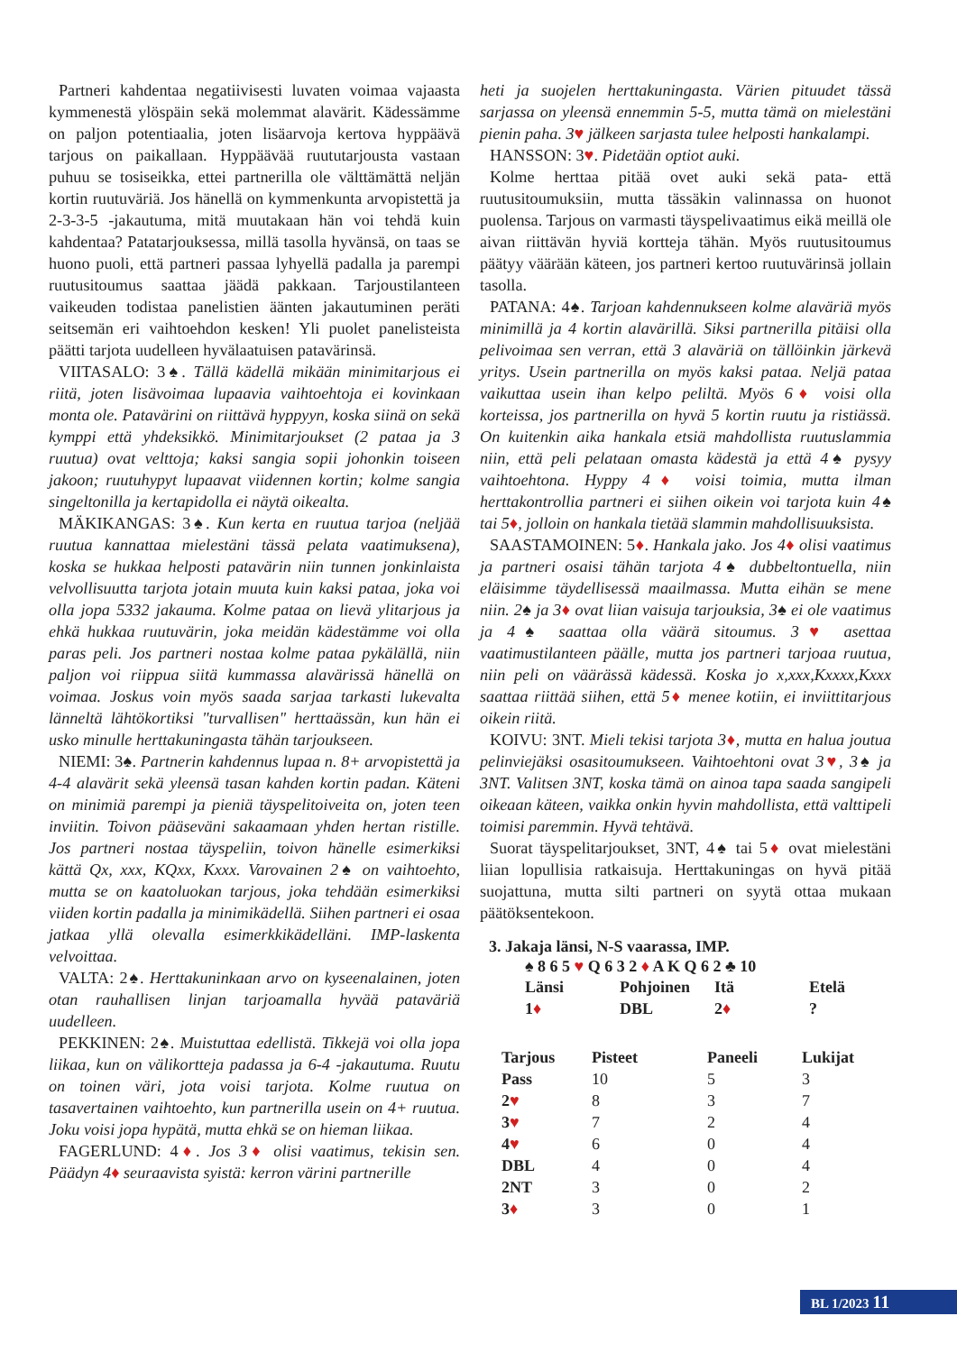Partneri kahdentaa negatiivisesti luvaten voimaa vajaasta kymmenestä ylöspäin sekä molemmat alavärit. Kädessämme on paljon potentiaalia, joten lisäarvoja kertova hyppäävä tarjous on paikallaan. Hyppäävää ruututarjousta vastaan puhuu se tosiseikka, ettei partnerilla ole välttämättä neljän kortin ruutuväriä. Jos hänellä on kymmenkunta arvopistettä ja 2-3-3-5 -jakautuma, mitä muutakaan hän voi tehdä kuin kahdentaa? Patatarjouksessa, millä tasolla hyvänsä, on taas se huono puoli, että partneri passaa lyhyellä padalla ja parempi ruutusitoumus saattaa jäädä pakkaan. Tarjoustilanteen vaikeuden todistaa panelistien äänten jakautuminen peräti seitsemän eri vaihtoehdon kesken! Yli puolet panelisteista päätti tarjota uudelleen hyvälaatuisen patavärinsä.
VIITASALO: 3♠. Tällä kädellä mikään minimitarjous ei riitä, joten lisävoimaa lupaavia vaihtoehtoja ei kovinkaan monta ole. Patavärini on riittävä hyppyyn, koska siinä on sekä kymppi että yhdeksikkö. Minimitarjoukset (2 pataa ja 3 ruutua) ovat velttoja; kaksi sangia sopii johonkin toiseen jakoon; ruutuhypyt lupaavat viidennen kortin; kolme sangia singeltonilla ja kertapidolla ei näytä oikealta.
MÄKIKANGAS: 3♠. Kun kerta en ruutua tarjoa (neljää ruutua kannattaa mielestäni tässä pelata vaatimuksena), koska se hukkaa helposti patavärin niin tunnen jonkinlaista velvollisuutta tarjota jotain muuta kuin kaksi pataa, joka voi olla jopa 5332 jakauma. Kolme pataa on lievä ylitarjous ja ehkä hukkaa ruutuvärin, joka meidän kädestämme voi olla paras peli. Jos partneri nostaa kolme pataa pykälällä, niin paljon voi riippua siitä kummassa alavärissä hänellä on voimaa. Joskus voin myös saada sarjaa tarkasti lukevalta länneltä lähtökortiksi "turvallisen" herttaässän, kun hän ei usko minulle herttakuningasta tähän tarjoukseen.
NIEMI: 3♠. Partnerin kahdennus lupaa n. 8+ arvopistettä ja 4-4 alavärit sekä yleensä tasan kahden kortin padan. Käteni on minimiä parempi ja pieniä täyspelitoiveita on, joten teen inviitin. Toivon pääseväni sakaamaan yhden hertan ristille. Jos partneri nostaa täyspeliin, toivon hänelle esimerkiksi kättä Qx, xxx, KQxx, Kxxx. Varovainen 2♠ on vaihtoehto, mutta se on kaatoluokan tarjous, joka tehdään esimerkiksi viiden kortin padalla ja minimikädellä. Siihen partneri ei osaa jatkaa yllä olevalla esimerkkikädelläni. IMP-laskenta velvoittaa.
VALTA: 2♠. Herttakuninkaan arvo on kyseenalainen, joten otan rauhallisen linjan tarjoamalla hyvää pataväriä uudelleen.
PEKKINEN: 2♠. Muistuttaa edellistä. Tikkejä voi olla jopa liikaa, kun on välikortteja padassa ja 6-4 -jakautuma. Ruutu on toinen väri, jota voisi tarjota. Kolme ruutua on tasavertainen vaihtoehto, kun partnerilla usein on 4+ ruutua. Joku voisi jopa hypätä, mutta ehkä se on hieman liikaa.
FAGERLUND: 4♦. Jos 3♦ olisi vaatimus, tekisin sen. Päädyn 4♦ seuraavista syistä: kerron värini partnerille
heti ja suojelen herttakuningasta. Värien pituudet tässä sarjassa on yleensä ennemmin 5-5, mutta tämä on mielestäni pienin paha. 3♥ jälkeen sarjasta tulee helposti hankalampi.
HANSSON: 3♥. Pidetään optiot auki.
Kolme herttaa pitää ovet auki sekä pata- että ruutusitoumuksiin, mutta tässäkin valinnassa on huonot puolensa. Tarjous on varmasti täyspelivaatimus eikä meillä ole aivan riittävän hyviä kortteja tähän. Myös ruutusitoumus päätyy väärään käteen, jos partneri kertoo ruutuvärinsä jollain tasolla.
PATANA: 4♠. Tarjoan kahdennukseen kolme alaväriä myös minimillä ja 4 kortin alavärillä. Siksi partnerilla pitäisi olla pelivoimaa sen verran, että 3 alaväriä on tällöinkin järkevä yritys. Usein partnerilla on myös kaksi pataa. Neljä pataa vaikuttaa usein ihan kelpo peliltä. Myös 6♦ voisi olla korteissa, jos partnerilla on hyvä 5 kortin ruutu ja ristiässä. On kuitenkin aika hankala etsiä mahdollista ruutuslammia niin, että peli pelataan omasta kädestä ja että 4♠ pysyy vaihtoehtona. Hyppy 4♦ voisi toimia, mutta ilman herttakontrollia partneri ei siihen oikein voi tarjota kuin 4♠ tai 5♦, jolloin on hankala tietää slammin mahdollisuuksista.
SAASTAMOINEN: 5♦. Hankala jako. Jos 4♦ olisi vaatimus ja partneri osaisi tähän tarjota 4♠ dubbeltontuella, niin eläisimme täydellisessä maailmassa. Mutta eihän se mene niin. 2♠ ja 3♦ ovat liian vaisuja tarjouksia, 3♠ ei ole vaatimus ja 4♠ saattaa olla väärä sitoumus. 3♥ asettaa vaatimustilanteen päälle, mutta jos partneri tarjoaa ruutua, niin peli on väärässä kädessä. Koska jo x,xxx,Kxxxx,Kxxx saattaa riittää siihen, että 5♦ menee kotiin, ei inviittitarjous oikein riitä.
KOIVU: 3NT. Mieli tekisi tarjota 3♦, mutta en halua joutua pelinviejäksi osasitoumukseen. Vaihtoehtoni ovat 3♥, 3♠ ja 3NT. Valitsen 3NT, koska tämä on ainoa tapa saada sangipeli oikeaan käteen, vaikka onkin hyvin mahdollista, että valttipeli toimisi paremmin. Hyvä tehtävä.
Suorat täyspelitarjoukset, 3NT, 4♠ tai 5♦ ovat mielestäni liian lopullisia ratkaisuja. Herttakuningas on hyvä pitää suojattuna, mutta silti partneri on syytä ottaa mukaan päätöksentekoon.
3. Jakaja länsi, N-S vaarassa, IMP.
♠ 8 6 5 ♥ Q 6 3 2 ♦ A K Q 6 2 ♣ 10
| Länsi | Pohjoinen | Itä | Etelä |
| 1 ♦ | DBL | 2 ♦ | ? |
| Tarjous | Pisteet | Paneeli | Lukijat |
| --- | --- | --- | --- |
| Pass | 10 | 5 | 3 |
| 2 ♥ | 8 | 3 | 7 |
| 3 ♥ | 7 | 2 | 4 |
| 4 ♥ | 6 | 0 | 4 |
| DBL | 4 | 0 | 4 |
| 2NT | 3 | 0 | 2 |
| 3 ♦ | 3 | 0 | 1 |
BL 1/2023 11